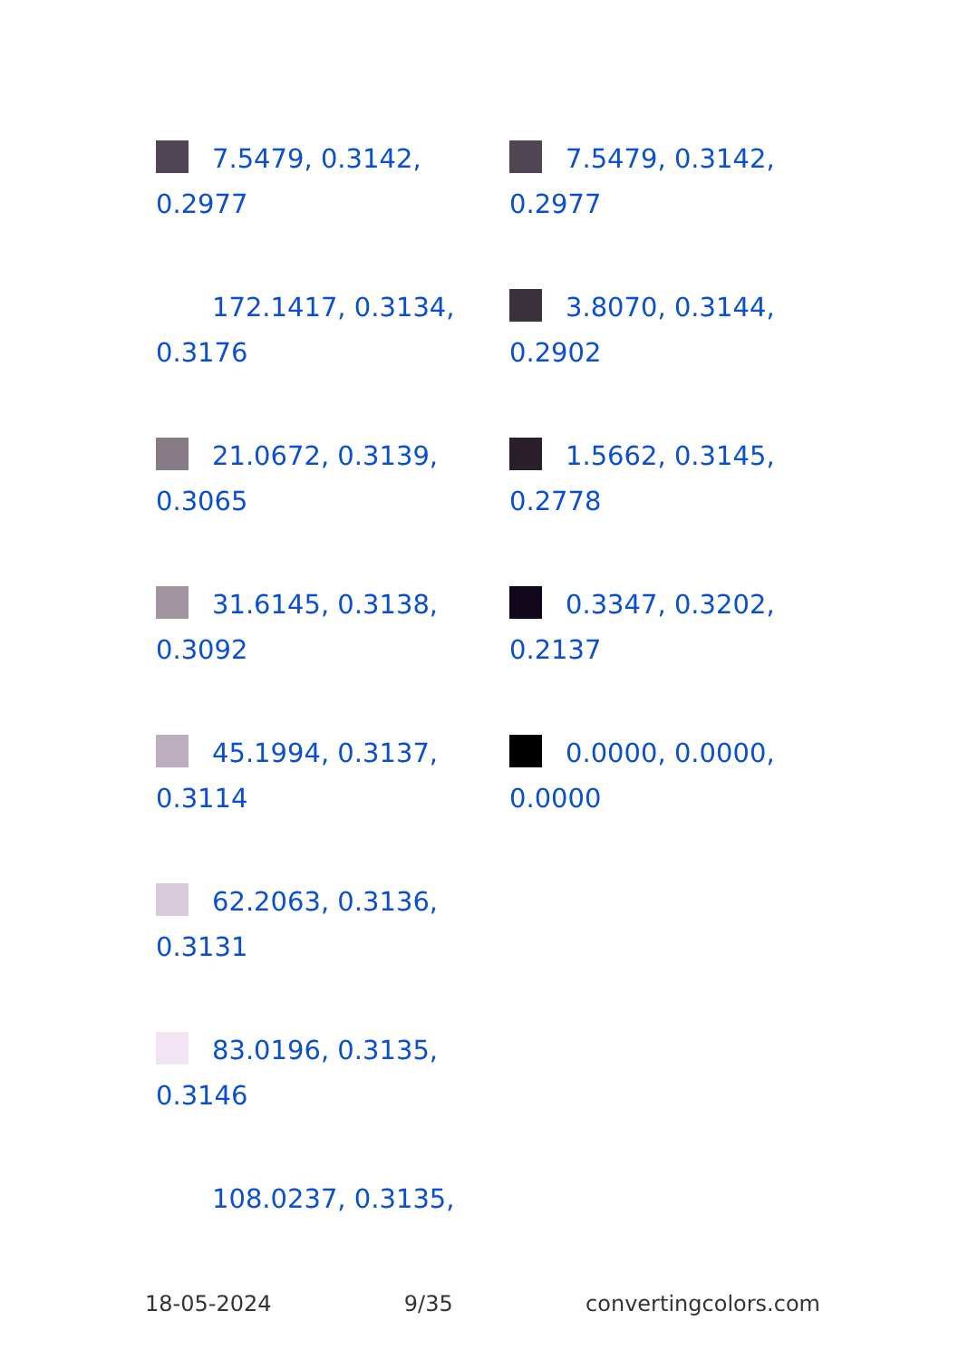7.5479, 0.3142, 0.2977
172.1417, 0.3134, 0.3176
21.0672, 0.3139, 0.3065
31.6145, 0.3138, 0.3092
45.1994, 0.3137, 0.3114
62.2063, 0.3136, 0.3131
83.0196, 0.3135, 0.3146
108.0237, 0.3135,
7.5479, 0.3142, 0.2977
3.8070, 0.3144, 0.2902
1.5662, 0.3145, 0.2778
0.3347, 0.3202, 0.2137
0.0000, 0.0000, 0.0000
18-05-2024 9/35 convertingcolors.com